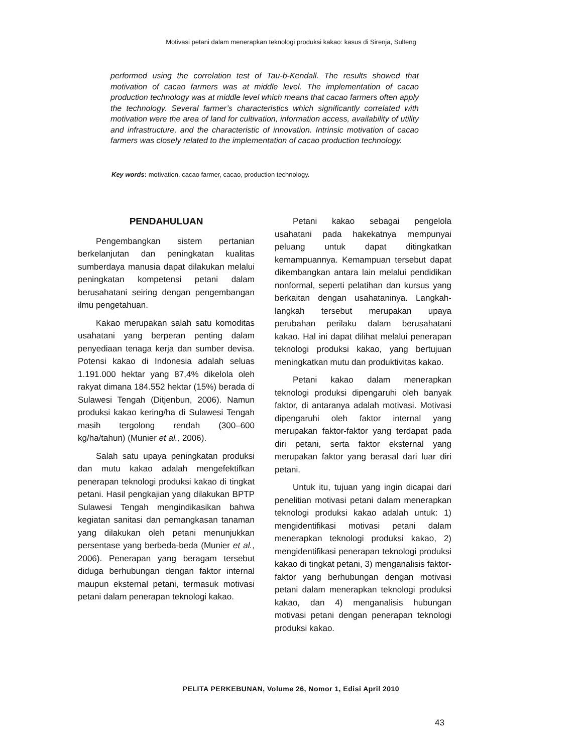Motivasi petani dalam menerapkan teknologi produksi kakao: kasus di Sirenja, Sulteng
performed using the correlation test of Tau-b-Kendall. The results showed that motivation of cacao farmers was at middle level. The implementation of cacao production technology was at middle level which means that cacao farmers often apply the technology. Several farmer’s characteristics which significantly correlated with motivation were the area of land for cultivation, information access, availability of utility and infrastructure, and the characteristic of innovation. Intrinsic motivation of cacao farmers was closely related to the implementation of cacao production technology.
Key words: motivation, cacao farmer, cacao, production technology.
PENDAHULUAN
Pengembangkan sistem pertanian berkelanjutan dan peningkatan kualitas sumberdaya manusia dapat dilakukan melalui peningkatan kompetensi petani dalam berusahatani seiring dengan pengembangan ilmu pengetahuan.
Kakao merupakan salah satu komoditas usahatani yang berperan penting dalam penyediaan tenaga kerja dan sumber devisa. Potensi kakao di Indonesia adalah seluas 1.191.000 hektar yang 87,4% dikelola oleh rakyat dimana 184.552 hektar (15%) berada di Sulawesi Tengah (Ditjenbun, 2006). Namun produksi kakao kering/ha di Sulawesi Tengah masih tergolong rendah (300–600 kg/ha/tahun) (Munier et al., 2006).
Salah satu upaya peningkatan produksi dan mutu kakao adalah mengefektifkan penerapan teknologi produksi kakao di tingkat petani. Hasil pengkajian yang dilakukan BPTP Sulawesi Tengah mengindikasikan bahwa kegiatan sanitasi dan pemangkasan tanaman yang dilakukan oleh petani menunjukkan persentase yang berbeda-beda (Munier et al., 2006). Penerapan yang beragam tersebut diduga berhubungan dengan faktor internal maupun eksternal petani, termasuk motivasi petani dalam penerapan teknologi kakao.
Petani kakao sebagai pengelola usahatani pada hakekatnya mempunyai peluang untuk dapat ditingkatkan kemampuannya. Kemampuan tersebut dapat dikembangkan antara lain melalui pendidikan nonformal, seperti pelatihan dan kursus yang berkaitan dengan usahataninya. Langkah-langkah tersebut merupakan upaya perubahan perilaku dalam berusahatani kakao. Hal ini dapat dilihat melalui penerapan teknologi produksi kakao, yang bertujuan meningkatkan mutu dan produktivitas kakao.
Petani kakao dalam menerapkan teknologi produksi dipengaruhi oleh banyak faktor, di antaranya adalah motivasi. Motivasi dipengaruhi oleh faktor internal yang merupakan faktor-faktor yang terdapat pada diri petani, serta faktor eksternal yang merupakan faktor yang berasal dari luar diri petani.
Untuk itu, tujuan yang ingin dicapai dari penelitian motivasi petani dalam menerapkan teknologi produksi kakao adalah untuk: 1) mengidentifikasi motivasi petani dalam menerapkan teknologi produksi kakao, 2) mengidentifikasi penerapan teknologi produksi kakao di tingkat petani, 3) menganalisis faktor-faktor yang berhubungan dengan motivasi petani dalam menerapkan teknologi produksi kakao, dan 4) menganalisis hubungan motivasi petani dengan penerapan teknologi produksi kakao.
PELITA PERKEBUNAN, Volume 26, Nomor 1, Edisi April 2010
43